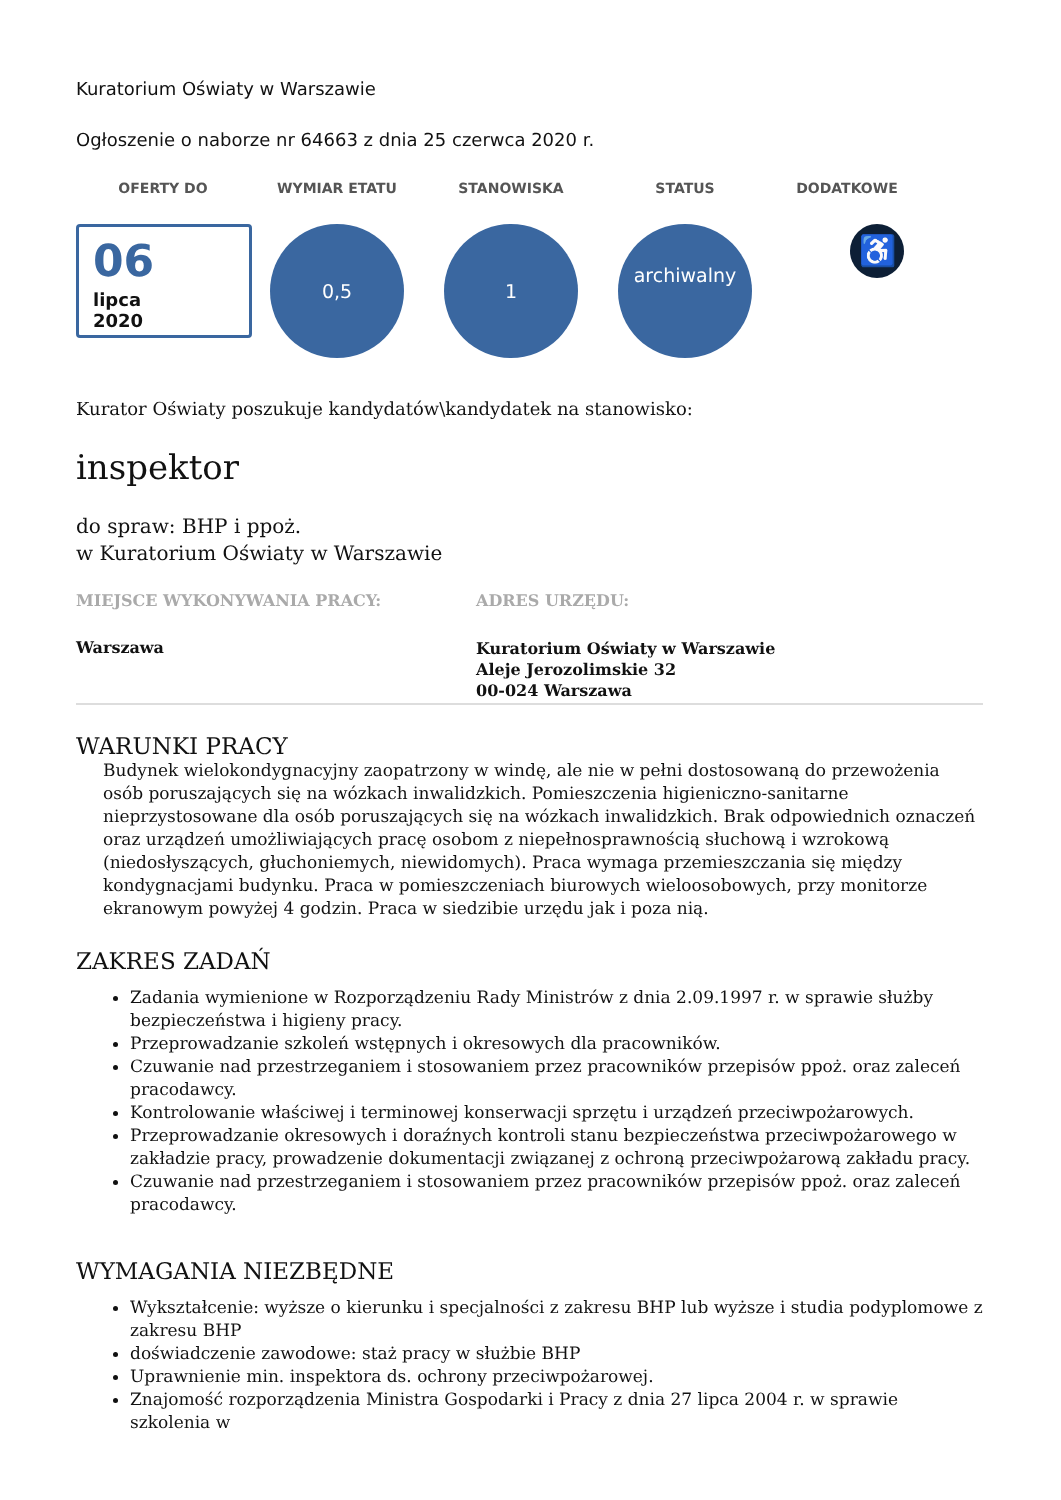Kuratorium Oświaty w Warszawie
Ogłoszenie o naborze nr 64663 z dnia 25 czerwca 2020 r.
OFERTY DO WYMIAR ETATU STANOWISKA STATUS DODATKOWE
06
lipca
2020
0,5 1
archiwalny
♿
Kurator Oświaty poszukuje kandydatów\kandydatek na stanowisko:
inspektor
do spraw: BHP i ppoż.
w Kuratorium Oświaty w Warszawie
MIEJSCE WYKONYWANIA PRACY:
Warszawa
ADRES URZĘDU:
Kuratorium Oświaty w Warszawie
Aleje Jerozolimskie 32
00-024 Warszawa
WARUNKI PRACY
Budynek wielokondygnacyjny zaopatrzony w windę, ale nie w pełni dostosowaną do przewożenia osób poruszających się na wózkach inwalidzkich. Pomieszczenia higieniczno-sanitarne nieprzystosowane dla osób poruszających się na wózkach inwalidzkich. Brak odpowiednich oznaczeń oraz urządzeń umożliwiających pracę osobom z niepełnosprawnością słuchową i wzrokową (niedosłyszących, głuchoniemych, niewidomych). Praca wymaga przemieszczania się między kondygnacjami budynku. Praca w pomieszczeniach biurowych wieloosobowych, przy monitorze ekranowym powyżej 4 godzin. Praca w siedzibie urzędu jak i poza nią.
ZAKRES ZADAŃ
Zadania wymienione w Rozporządzeniu Rady Ministrów z dnia 2.09.1997 r. w sprawie służby bezpieczeństwa i higieny pracy.
Przeprowadzanie szkoleń wstępnych i okresowych dla pracowników.
Czuwanie nad przestrzeganiem i stosowaniem przez pracowników przepisów ppoż. oraz zaleceń pracodawcy.
Kontrolowanie właściwej i terminowej konserwacji sprzętu i urządzeń przeciwpożarowych.
Przeprowadzanie okresowych i doraźnych kontroli stanu bezpieczeństwa przeciwpożarowego w zakładzie pracy, prowadzenie dokumentacji związanej z ochroną przeciwpożarową zakładu pracy.
Czuwanie nad przestrzeganiem i stosowaniem przez pracowników przepisów ppoż. oraz zaleceń pracodawcy.
WYMAGANIA NIEZBĘDNE
Wykształcenie: wyższe o kierunku i specjalności z zakresu BHP lub wyższe i studia podyplomowe z zakresu BHP
doświadczenie zawodowe: staż pracy w służbie BHP
Uprawnienie min. inspektora ds. ochrony przeciwpożarowej.
Znajomość rozporządzenia Ministra Gospodarki i Pracy z dnia 27 lipca 2004 r. w sprawie szkolenia w